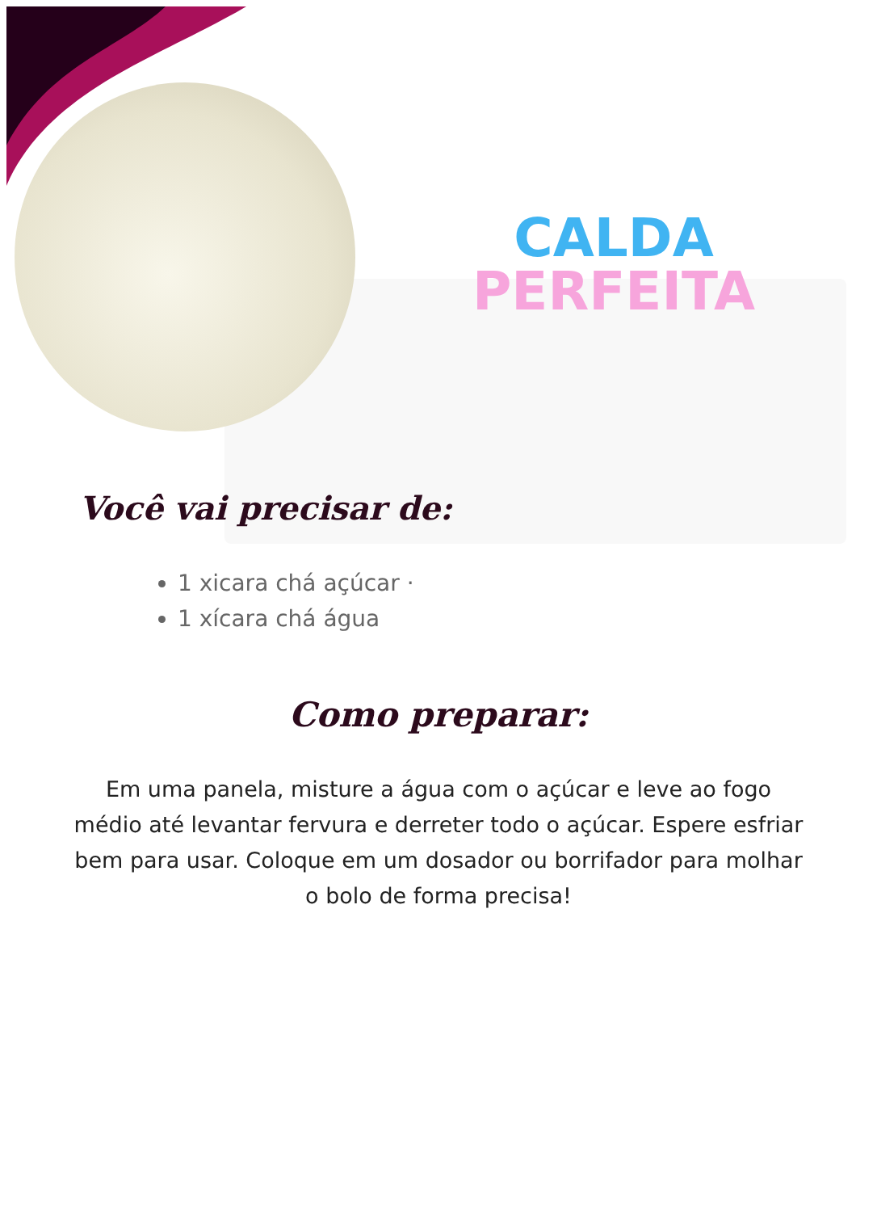CALDA
PERFEITA
Você vai precisar de:
1 xicara chá açúcar ·
1 xícara chá água
Como preparar:
Em uma panela, misture a água com o açúcar e leve ao fogo médio até levantar fervura e derreter todo o açúcar. Espere esfriar bem para usar. Coloque em um dosador ou borrifador para molhar o bolo de forma precisa!